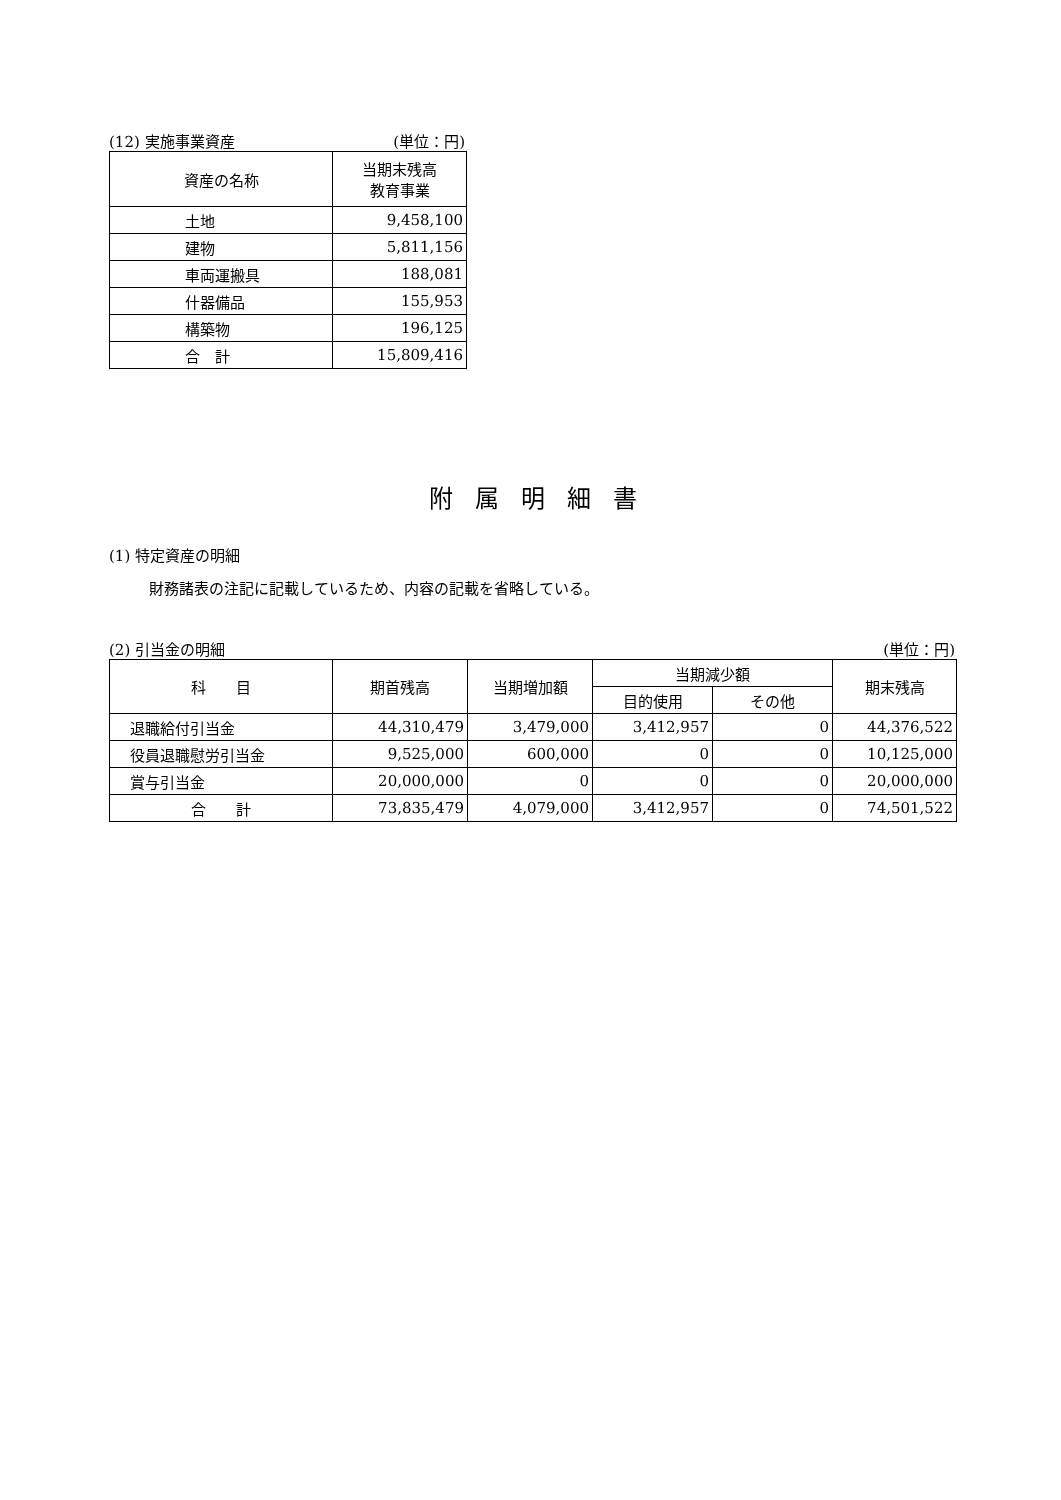(12) 実施事業資産 (単位：円)
| 資産の名称 | 当期末残高 教育事業 |
| --- | --- |
| 土地 | 9,458,100 |
| 建物 | 5,811,156 |
| 車両運搬具 | 188,081 |
| 什器備品 | 155,953 |
| 構築物 | 196,125 |
| 合 計 | 15,809,416 |
附属明細書
(1) 特定資産の明細
財務諸表の注記に記載しているため、内容の記載を省略している。
(2) 引当金の明細 (単位：円)
| 科 目 | 期首残高 | 当期増加額 | 当期減少額 | | 期末残高 |
| --- | --- | --- | --- | --- | --- |
| | | | 目的使用 | その他 | |
| 退職給付引当金 | 44,310,479 | 3,479,000 | 3,412,957 | 0 | 44,376,522 |
| 役員退職慰労引当金 | 9,525,000 | 600,000 | 0 | 0 | 10,125,000 |
| 賞与引当金 | 20,000,000 | 0 | 0 | 0 | 20,000,000 |
| 合 計 | 73,835,479 | 4,079,000 | 3,412,957 | 0 | 74,501,522 |